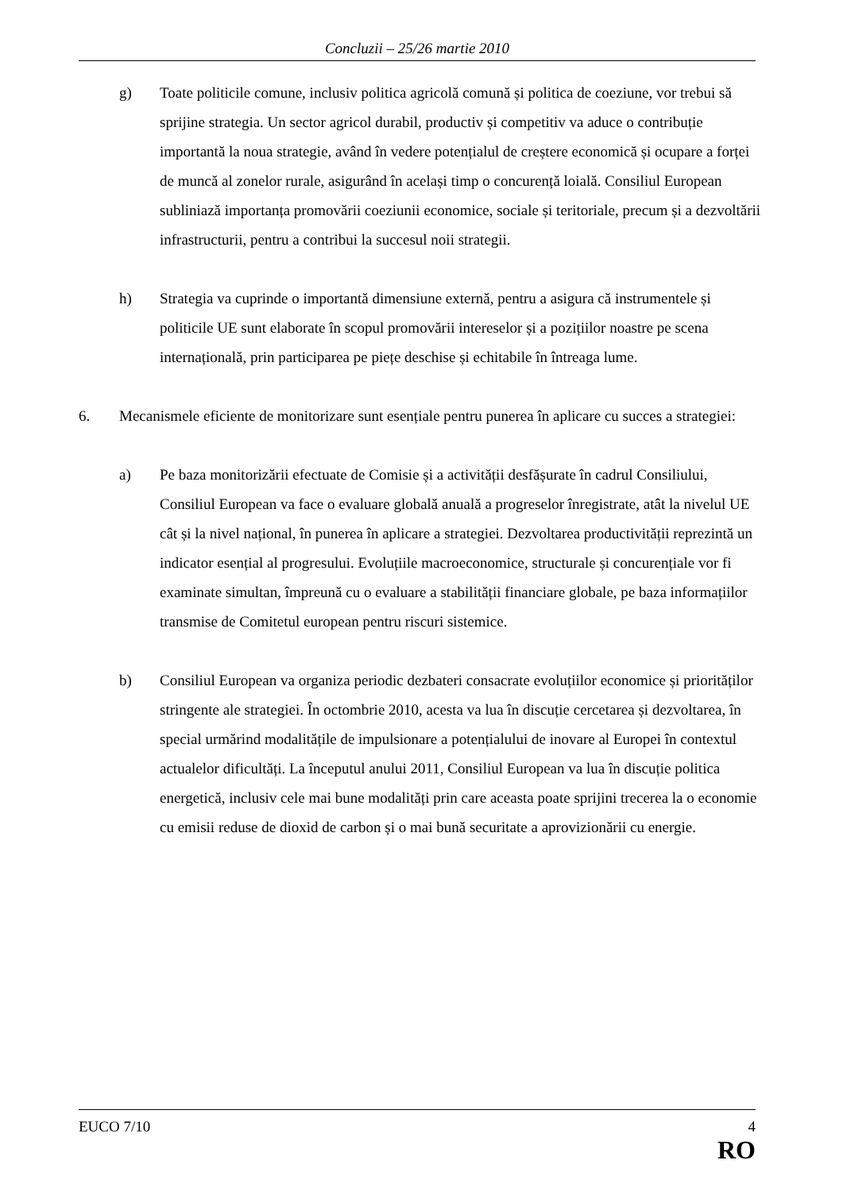Concluzii – 25/26 martie 2010
g) Toate politicile comune, inclusiv politica agricolă comună și politica de coeziune, vor trebui să sprijine strategia. Un sector agricol durabil, productiv și competitiv va aduce o contribuție importantă la noua strategie, având în vedere potențialul de creștere economică și ocupare a forței de muncă al zonelor rurale, asigurând în același timp o concurență loială. Consiliul European subliniază importanța promovării coeziunii economice, sociale și teritoriale, precum și a dezvoltării infrastructurii, pentru a contribui la succesul noii strategii.
h) Strategia va cuprinde o importantă dimensiune externă, pentru a asigura că instrumentele și politicile UE sunt elaborate în scopul promovării intereselor și a pozițiilor noastre pe scena internațională, prin participarea pe piețe deschise și echitabile în întreaga lume.
6. Mecanismele eficiente de monitorizare sunt esențiale pentru punerea în aplicare cu succes a strategiei:
a) Pe baza monitorizării efectuate de Comisie și a activității desfășurate în cadrul Consiliului, Consiliul European va face o evaluare globală anuală a progreselor înregistrate, atât la nivelul UE cât și la nivel național, în punerea în aplicare a strategiei. Dezvoltarea productivității reprezintă un indicator esențial al progresului. Evoluțiile macroeconomice, structurale și concurențiale vor fi examinate simultan, împreună cu o evaluare a stabilității financiare globale, pe baza informațiilor transmise de Comitetul european pentru riscuri sistemice.
b) Consiliul European va organiza periodic dezbateri consacrate evoluțiilor economice și priorităților stringente ale strategiei. În octombrie 2010, acesta va lua în discuție cercetarea și dezvoltarea, în special urmărind modalitățile de impulsionare a potențialului de inovare al Europei în contextul actualelor dificultăți. La începutul anului 2011, Consiliul European va lua în discuție politica energetică, inclusiv cele mai bune modalități prin care aceasta poate sprijini trecerea la o economie cu emisii reduse de dioxid de carbon și o mai bună securitate a aprovizionării cu energie.
EUCO 7/10 4
RO